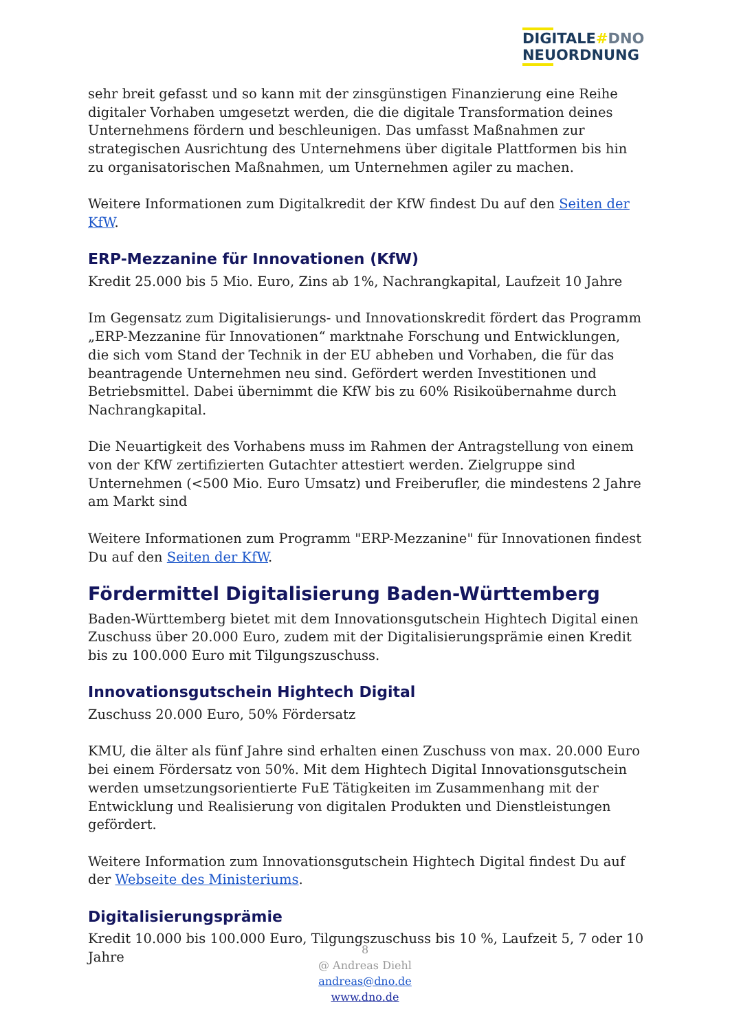DIGITALE#DNO
NEUORDNUNG
sehr breit gefasst und so kann mit der zinsgünstigen Finanzierung eine Reihe digitaler Vorhaben umgesetzt werden, die die digitale Transformation deines Unternehmens fördern und beschleunigen. Das umfasst Maßnahmen zur strategischen Ausrichtung des Unternehmens über digitale Plattformen bis hin zu organisatorischen Maßnahmen, um Unternehmen agiler zu machen.
Weitere Informationen zum Digitalkredit der KfW findest Du auf den Seiten der KfW.
ERP-Mezzanine für Innovationen (KfW)
Kredit 25.000 bis 5 Mio. Euro, Zins ab 1%, Nachrangkapital, Laufzeit 10 Jahre
Im Gegensatz zum Digitalisierungs- und Innovationskredit fördert das Programm „ERP-Mezzanine für Innovationen“ marktnahe Forschung und Entwicklungen, die sich vom Stand der Technik in der EU abheben und Vorhaben, die für das beantragende Unternehmen neu sind. Gefördert werden Investitionen und Betriebsmittel. Dabei übernimmt die KfW bis zu 60% Risikoübernahme durch Nachrangkapital.
Die Neuartigkeit des Vorhabens muss im Rahmen der Antragstellung von einem von der KfW zertifizierten Gutachter attestiert werden. Zielgruppe sind Unternehmen (<500 Mio. Euro Umsatz) und Freiberufler, die mindestens 2 Jahre am Markt sind
Weitere Informationen zum Programm "ERP-Mezzanine" für Innovationen findest Du auf den Seiten der KfW.
Fördermittel Digitalisierung Baden-Württemberg
Baden-Württemberg bietet mit dem Innovationsgutschein Hightech Digital einen Zuschuss über 20.000 Euro, zudem mit der Digitalisierungsprämie einen Kredit bis zu 100.000 Euro mit Tilgungszuschuss.
Innovationsgutschein Hightech Digital
Zuschuss 20.000 Euro, 50% Fördersatz
KMU, die älter als fünf Jahre sind erhalten einen Zuschuss von max. 20.000 Euro bei einem Fördersatz von 50%. Mit dem Hightech Digital Innovationsgutschein werden umsetzungsorientierte FuE Tätigkeiten im Zusammenhang mit der Entwicklung und Realisierung von digitalen Produkten und Dienstleistungen gefördert.
Weitere Information zum Innovationsgutschein Hightech Digital findest Du auf der Webseite des Ministeriums.
Digitalisierungsprämie
Kredit 10.000 bis 100.000 Euro, Tilgungszuschuss bis 10 %, Laufzeit 5, 7 oder 10 Jahre
8
@ Andreas Diehl
andreas@dno.de
www.dno.de